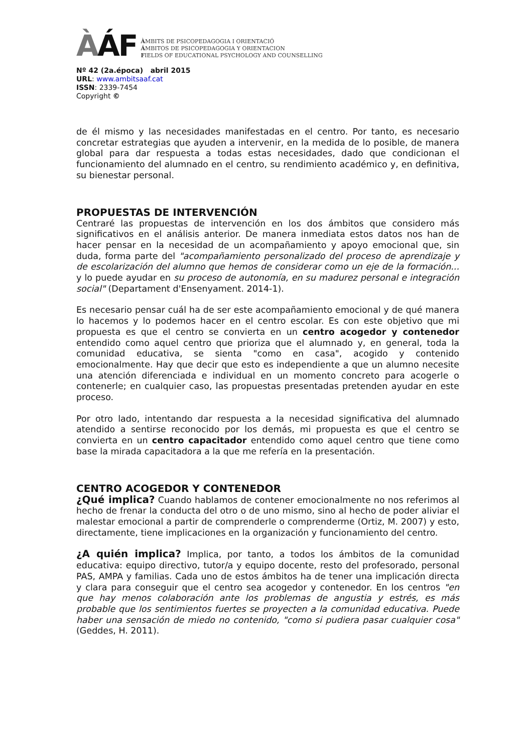ÀÁF
ÀMBITS DE PSICOPEDAGOGIA I ORIENTACIÓ
ÁMBITOS DE PSICOPEDAGOGIA Y ORIENTACION
FIELDS OF EDUCATIONAL PSYCHOLOGY AND COUNSELLING
Nº 42 (2a.época) abril 2015
URL: www.ambitsaaf.cat
ISSN: 2339-7454
Copyright ©
de él mismo y las necesidades manifestadas en el centro. Por tanto, es necesario concretar estrategias que ayuden a intervenir, en la medida de lo posible, de manera global para dar respuesta a todas estas necesidades, dado que condicionan el funcionamiento del alumnado en el centro, su rendimiento académico y, en definitiva, su bienestar personal.
PROPUESTAS DE INTERVENCIÓN
Centraré las propuestas de intervención en los dos ámbitos que considero más significativos en el análisis anterior. De manera inmediata estos datos nos han de hacer pensar en la necesidad de un acompañamiento y apoyo emocional que, sin duda, forma parte del "acompañamiento personalizado del proceso de aprendizaje y de escolarización del alumno que hemos de considerar como un eje de la formación... y lo puede ayudar en su proceso de autonomía, en su madurez personal e integración social" (Departament d'Ensenyament. 2014-1).
Es necesario pensar cuál ha de ser este acompañamiento emocional y de qué manera lo hacemos y lo podemos hacer en el centro escolar. Es con este objetivo que mi propuesta es que el centro se convierta en un centro acogedor y contenedor entendido como aquel centro que prioriza que el alumnado y, en general, toda la comunidad educativa, se sienta "como en casa", acogido y contenido emocionalmente. Hay que decir que esto es independiente a que un alumno necesite una atención diferenciada e individual en un momento concreto para acogerle o contenerle; en cualquier caso, las propuestas presentadas pretenden ayudar en este proceso.
Por otro lado, intentando dar respuesta a la necesidad significativa del alumnado atendido a sentirse reconocido por los demás, mi propuesta es que el centro se convierta en un centro capacitador entendido como aquel centro que tiene como base la mirada capacitadora a la que me refería en la presentación.
CENTRO ACOGEDOR Y CONTENEDOR
¿Qué implica? Cuando hablamos de contener emocionalmente no nos referimos al hecho de frenar la conducta del otro o de uno mismo, sino al hecho de poder aliviar el malestar emocional a partir de comprenderle o comprenderme (Ortiz, M. 2007) y esto, directamente, tiene implicaciones en la organización y funcionamiento del centro.
¿A quién implica? Implica, por tanto, a todos los ámbitos de la comunidad educativa: equipo directivo, tutor/a y equipo docente, resto del profesorado, personal PAS, AMPA y familias. Cada uno de estos ámbitos ha de tener una implicación directa y clara para conseguir que el centro sea acogedor y contenedor. En los centros "en que hay menos colaboración ante los problemas de angustia y estrés, es más probable que los sentimientos fuertes se proyecten a la comunidad educativa. Puede haber una sensación de miedo no contenido, "como si pudiera pasar cualquier cosa" (Geddes, H. 2011).